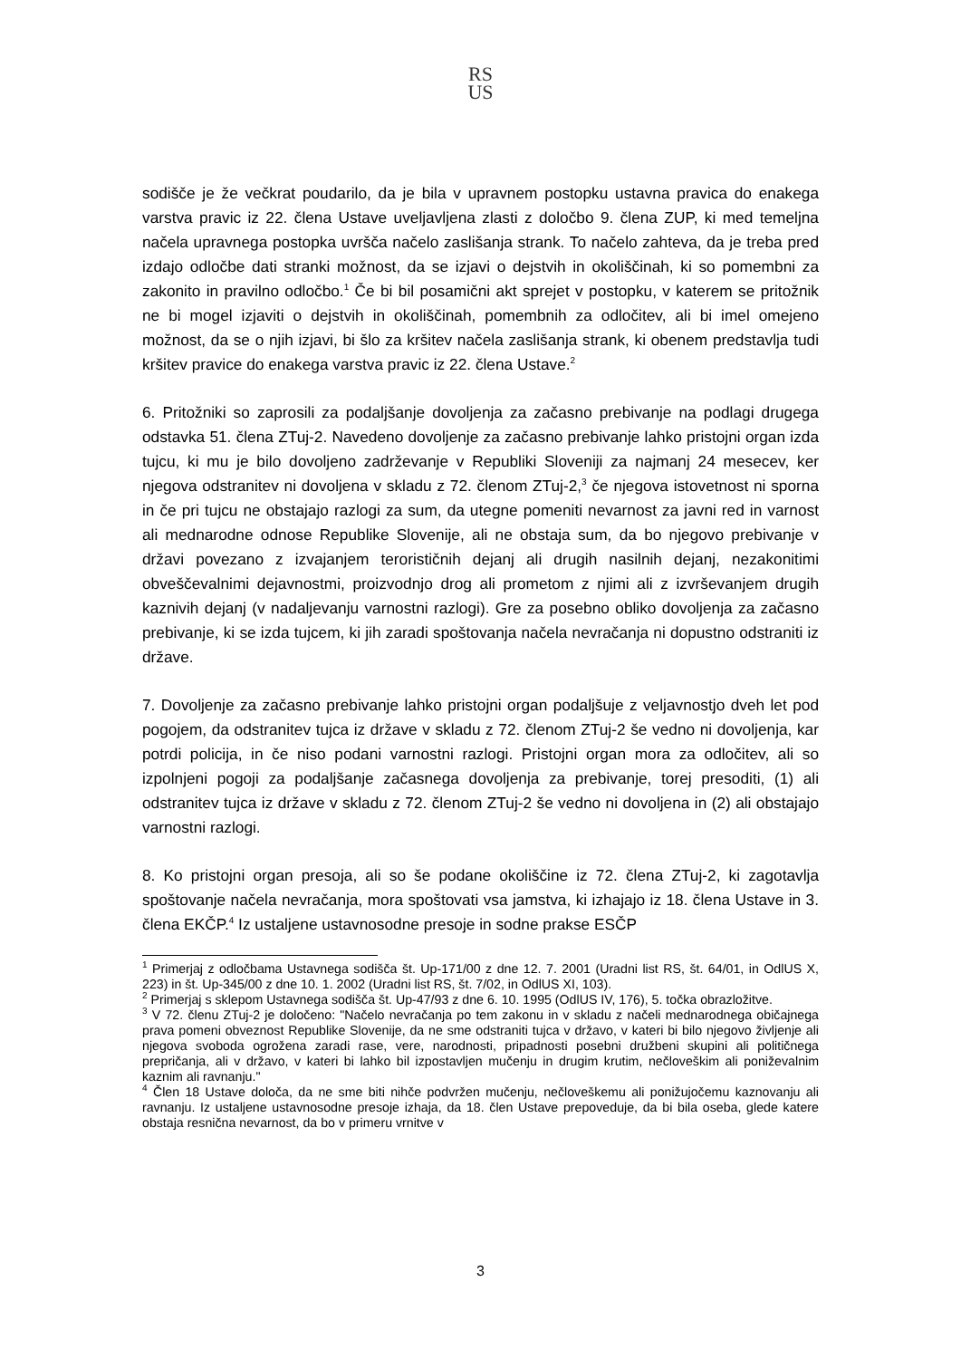RS
US
sodišče je že večkrat poudarilo, da je bila v upravnem postopku ustavna pravica do enakega varstva pravic iz 22. člena Ustave uveljavljena zlasti z določbo 9. člena ZUP, ki med temeljna načela upravnega postopka uvršča načelo zaslišanja strank. To načelo zahteva, da je treba pred izdajo odločbe dati stranki možnost, da se izjavi o dejstvih in okoliščinah, ki so pomembni za zakonito in pravilno odločbo.<sup>1</sup> Če bi bil posamični akt sprejet v postopku, v katerem se pritožnik ne bi mogel izjaviti o dejstvih in okoliščinah, pomembnih za odločitev, ali bi imel omejeno možnost, da se o njih izjavi, bi šlo za kršitev načela zaslišanja strank, ki obenem predstavlja tudi kršitev pravice do enakega varstva pravic iz 22. člena Ustave.<sup>2</sup>
6. Pritožniki so zaprosili za podaljšanje dovoljenja za začasno prebivanje na podlagi drugega odstavka 51. člena ZTuj-2. Navedeno dovoljenje za začasno prebivanje lahko pristojni organ izda tujcu, ki mu je bilo dovoljeno zadrževanje v Republiki Sloveniji za najmanj 24 mesecev, ker njegova odstranitev ni dovoljena v skladu z 72. členom ZTuj-2,<sup>3</sup> če njegova istovetnost ni sporna in če pri tujcu ne obstajajo razlogi za sum, da utegne pomeniti nevarnost za javni red in varnost ali mednarodne odnose Republike Slovenije, ali ne obstaja sum, da bo njegovo prebivanje v državi povezano z izvajanjem terorističnih dejanj ali drugih nasilnih dejanj, nezakonitimi obveščevalnimi dejavnostmi, proizvodnjo drog ali prometom z njimi ali z izvrševanjem drugih kaznivih dejanj (v nadaljevanju varnostni razlogi). Gre za posebno obliko dovoljenja za začasno prebivanje, ki se izda tujcem, ki jih zaradi spoštovanja načela nevračanja ni dopustno odstraniti iz države.
7. Dovoljenje za začasno prebivanje lahko pristojni organ podaljšuje z veljavnostjo dveh let pod pogojem, da odstranitev tujca iz države v skladu z 72. členom ZTuj-2 še vedno ni dovoljenja, kar potrdi policija, in če niso podani varnostni razlogi. Pristojni organ mora za odločitev, ali so izpolnjeni pogoji za podaljšanje začasnega dovoljenja za prebivanje, torej presoditi, (1) ali odstranitev tujca iz države v skladu z 72. členom ZTuj-2 še vedno ni dovoljena in (2) ali obstajajo varnostni razlogi.
8. Ko pristojni organ presoja, ali so še podane okoliščine iz 72. člena ZTuj-2, ki zagotavlja spoštovanje načela nevračanja, mora spoštovati vsa jamstva, ki izhajajo iz 18. člena Ustave in 3. člena EKČP.<sup>4</sup> Iz ustaljene ustavnosodne presoje in sodne prakse ESČP
<sup>1</sup> Primerjaj z odločbama Ustavnega sodišča št. Up-171/00 z dne 12. 7. 2001 (Uradni list RS, št. 64/01, in OdlUS X, 223) in št. Up-345/00 z dne 10. 1. 2002 (Uradni list RS, št. 7/02, in OdlUS XI, 103).
<sup>2</sup> Primerjaj s sklepom Ustavnega sodišča št. Up-47/93 z dne 6. 10. 1995 (OdlUS IV, 176), 5. točka obrazložitve.
<sup>3</sup> V 72. členu ZTuj-2 je določeno: "Načelo nevračanja po tem zakonu in v skladu z načeli mednarodnega običajnega prava pomeni obveznost Republike Slovenije, da ne sme odstraniti tujca v državo, v kateri bi bilo njegovo življenje ali njegova svoboda ogrožena zaradi rase, vere, narodnosti, pripadnosti posebni družbeni skupini ali političnega prepričanja, ali v državo, v kateri bi lahko bil izpostavljen mučenju in drugim krutim, nečloveškim ali poniževalnim kaznim ali ravnanju."
<sup>4</sup> Člen 18 Ustave določa, da ne sme biti nihče podvržen mučenju, nečloveškemu ali ponižujočemu kaznovanju ali ravnanju. Iz ustaljene ustavnosodne presoje izhaja, da 18. člen Ustave prepoveduje, da bi bila oseba, glede katere obstaja resnična nevarnost, da bo v primeru vrnitve v
3